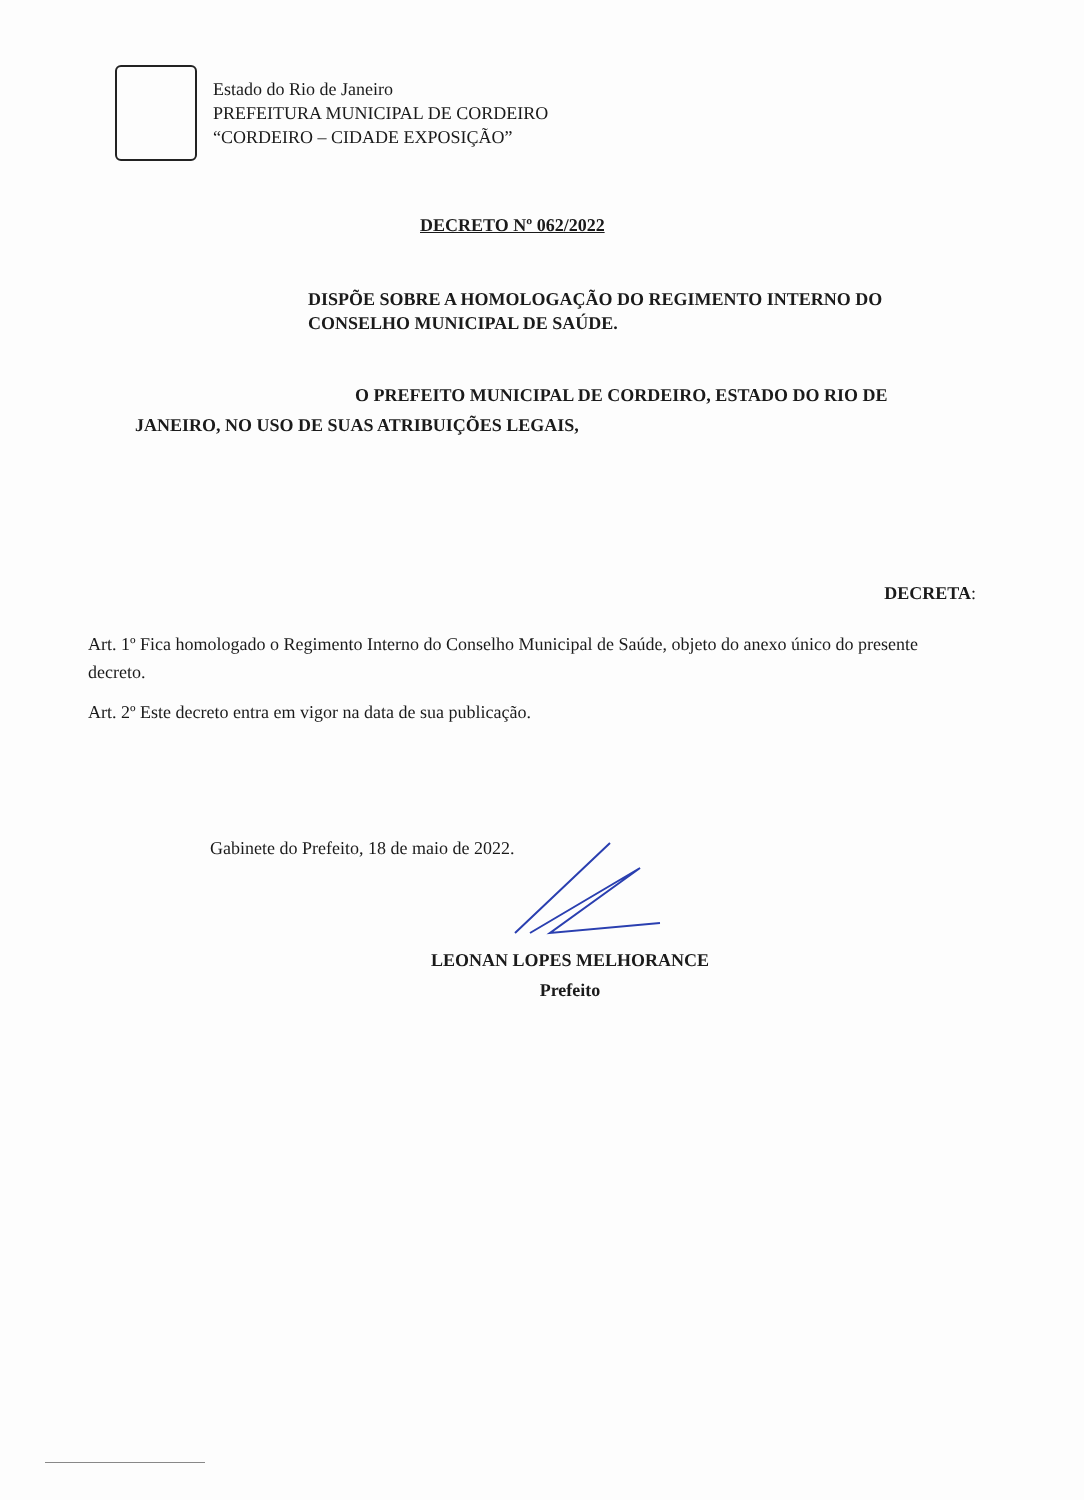Estado do Rio de Janeiro
PREFEITURA MUNICIPAL DE CORDEIRO
“CORDEIRO – CIDADE EXPOSIÇÃO”
DECRETO Nº 062/2022
DISPÕE SOBRE A HOMOLOGAÇÃO DO REGIMENTO INTERNO DO CONSELHO MUNICIPAL DE SAÚDE.
O PREFEITO MUNICIPAL DE CORDEIRO, ESTADO DO RIO DE
JANEIRO, NO USO DE SUAS ATRIBUIÇÕES LEGAIS,
DECRETA:
Art. 1º Fica homologado o Regimento Interno do Conselho Municipal de Saúde, objeto do anexo único do presente decreto.
Art. 2º Este decreto entra em vigor na data de sua publicação.
Gabinete do Prefeito, 18 de maio de 2022.
LEONAN LOPES MELHORANCE
Prefeito